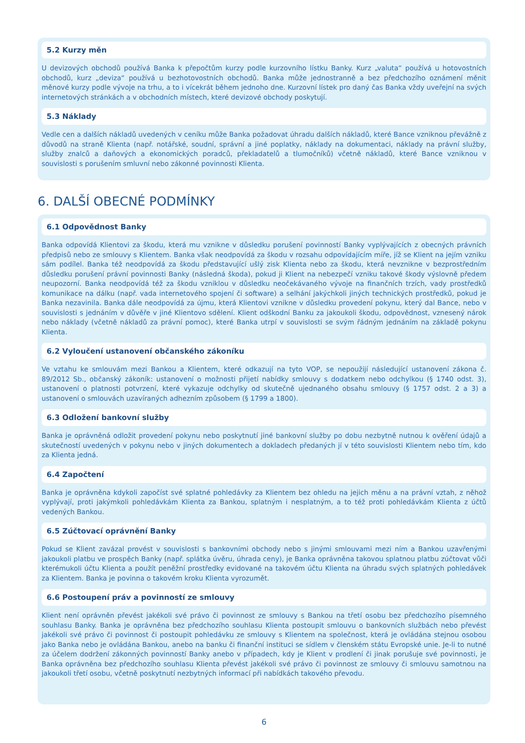5.2 Kurzy měn
U devizových obchodů používá Banka k přepočtům kurzy podle kurzovního lístku Banky. Kurz „valuta“ používá u hotovostních obchodů, kurz „deviza“ používá u bezhotovostních obchodů. Banka může jednostranně a bez předchozího oznámení měnit měnové kurzy podle vývoje na trhu, a to i vícekrát během jednoho dne. Kurzovní lístek pro daný čas Banka vždy uveřejní na svých internetových stránkách a v obchodních místech, které devizové obchody poskytují.
5.3 Náklady
Vedle cen a dalších nákladů uvedených v ceníku může Banka požadovat úhradu dalších nákladů, které Bance vzniknou převážně z důvodů na straně Klienta (např. notářské, soudní, správní a jiné poplatky, náklady na dokumentaci, náklady na právní služby, služby znalců a daňových a ekonomických poradců, překladatelů a tlumočníků) včetně nákladů, které Bance vzniknou v souvislosti s porušením smluvní nebo zákonné povinnosti Klienta.
6. DALŠÍ OBECNÉ PODMÍNKY
6.1 Odpovědnost Banky
Banka odpovídá Klientovi za škodu, která mu vznikne v důsledku porušení povinností Banky vyplývajících z obecných právních předpisů nebo ze smlouvy s Klientem. Banka však neodpovídá za škodu v rozsahu odpovídajícím míře, jíž se Klient na jejím vzniku sám podílel. Banka též neodpovídá za škodu představující ušlý zisk Klienta nebo za škodu, která nevznikne v bezprostředním důsledku porušení právní povinnosti Banky (následná škoda), pokud ji Klient na nebezpečí vzniku takové škody výslovně předem neupozorní. Banka neodpovídá též za škodu vzniklou v důsledku neočekávaného vývoje na finančních trzích, vady prostředků komunikace na dálku (např. vada internetového spojení či software) a selhání jakýchkoli jiných technických prostředků, pokud je Banka nezavinila. Banka dále neodpovídá za újmu, která Klientovi vznikne v důsledku provedení pokynu, který dal Bance, nebo v souvislosti s jednáním v důvěře v jiné Klientovo sdělení. Klient odškodní Banku za jakoukoli škodu, odpovědnost, vznesený nárok nebo náklady (včetně nákladů za právní pomoc), které Banka utrpí v souvislosti se svým řádným jednáním na základě pokynu Klienta.
6.2 Vyloučení ustanovení občanského zákoníku
Ve vztahu ke smlouvám mezi Bankou a Klientem, které odkazují na tyto VOP, se nepoužijí následující ustanovení zákona č. 89/2012 Sb., občanský zákoník: ustanovení o možnosti přijetí nabídky smlouvy s dodatkem nebo odchylkou (§ 1740 odst. 3), ustanovení o platnosti potvrzení, které vykazuje odchylky od skutečně ujednaného obsahu smlouvy (§ 1757 odst. 2 a 3) a ustanovení o smlouvách uzavíraných adhezním způsobem (§ 1799 a 1800).
6.3 Odložení bankovní služby
Banka je oprávněná odložit provedení pokynu nebo poskytnutí jiné bankovní služby po dobu nezbytně nutnou k ověření údajů a skutečností uvedených v pokynu nebo v jiných dokumentech a dokladech předaných jí v této souvislosti Klientem nebo tím, kdo za Klienta jedná.
6.4 Započtení
Banka je oprávněna kdykoli započíst své splatné pohledávky za Klientem bez ohledu na jejich měnu a na právní vztah, z něhož vyplývají, proti jakýmkoli pohledávkám Klienta za Bankou, splatným i nesplatným, a to též proti pohledávkám Klienta z účtů vedených Bankou.
6.5 Zúčtovací oprávnění Banky
Pokud se Klient zavázal provést v souvislosti s bankovními obchody nebo s jinými smlouvami mezi ním a Bankou uzavřenými jakoukoli platbu ve prospěch Banky (např. splátka úvěru, úhrada ceny), je Banka oprávněna takovou splatnou platbu zúčtovat vůči kterémukoli účtu Klienta a použít peněžní prostředky evidované na takovém účtu Klienta na úhradu svých splatných pohledávek za Klientem. Banka je povinna o takovém kroku Klienta vyrozumět.
6.6 Postoupení práv a povinností ze smlouvy
Klient není oprávněn převést jakékoli své právo či povinnost ze smlouvy s Bankou na třetí osobu bez předchozího písemného souhlasu Banky. Banka je oprávněna bez předchozího souhlasu Klienta postoupit smlouvu o bankovních službách nebo převést jakékoli své právo či povinnost či postoupit pohledávku ze smlouvy s Klientem na společnost, která je ovládána stejnou osobou jako Banka nebo je ovládána Bankou, anebo na banku či finanční instituci se sídlem v členském státu Evropské unie. Je-li to nutné za účelem dodržení zákonných povinností Banky anebo v případech, kdy je Klient v prodlení či jinak porušuje své povinnosti, je Banka oprávněna bez předchozího souhlasu Klienta převést jakékoli své právo či povinnost ze smlouvy či smlouvu samotnou na jakoukoli třetí osobu, včetně poskytnutí nezbytných informací při nabídkách takového převodu.
6